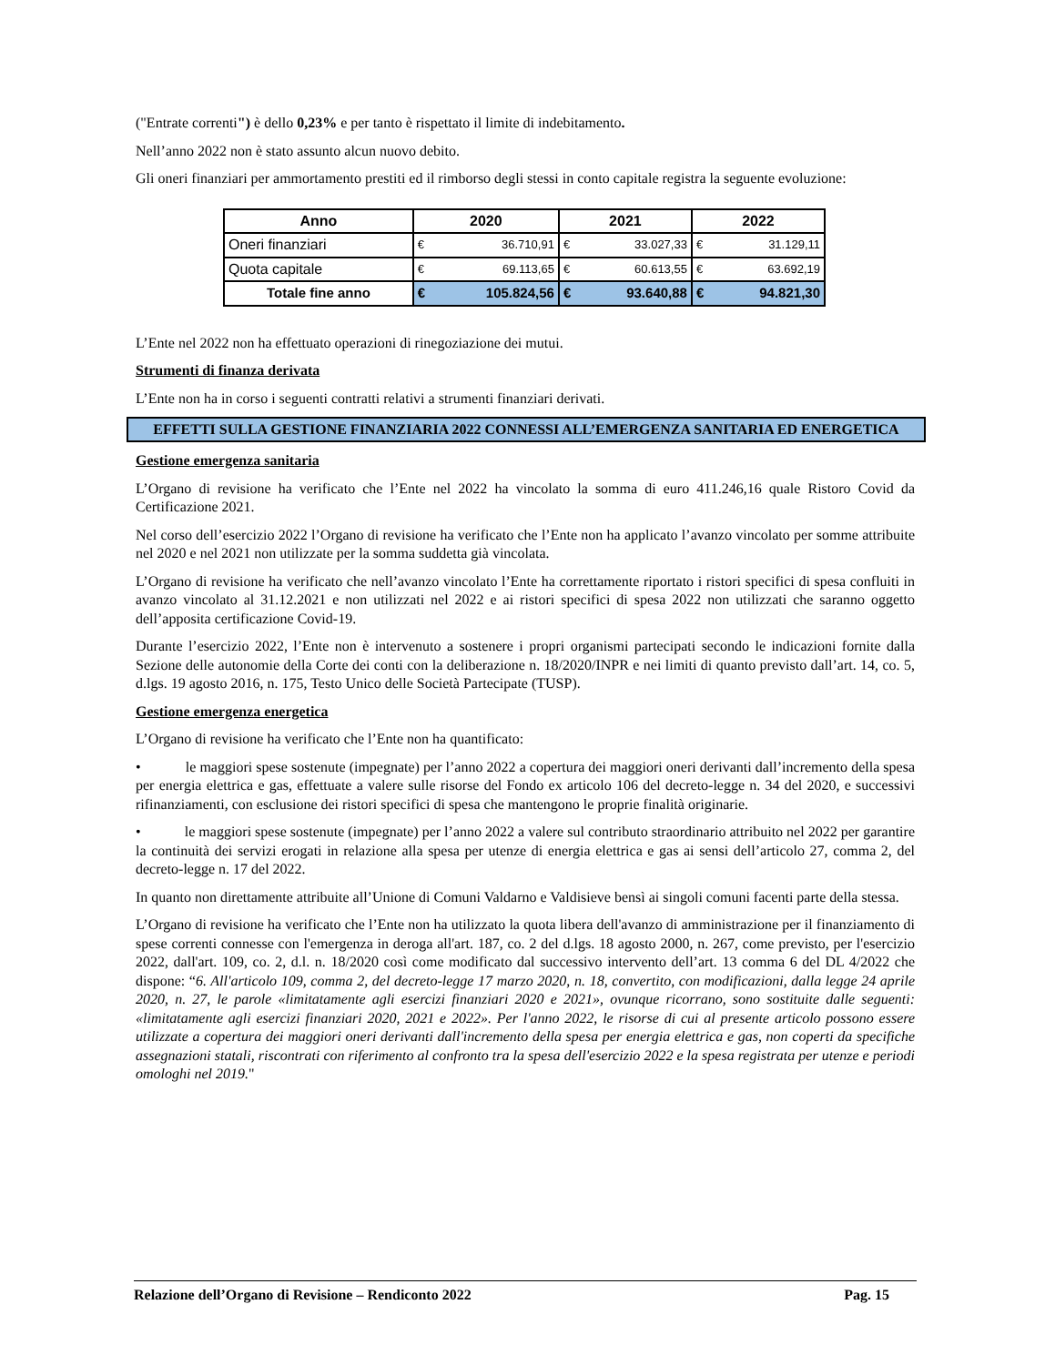("Entrate correnti") è dello 0,23% e per tanto è rispettato il limite di indebitamento.
Nell’anno 2022 non è stato assunto alcun nuovo debito.
Gli oneri finanziari per ammortamento prestiti ed il rimborso degli stessi in conto capitale registra la seguente evoluzione:
| Anno | 2020 | | 2021 | | 2022 | |
| --- | --- | --- | --- | --- | --- | --- |
| Oneri finanziari | € | 36.710,91 | € | 33.027,33 | € | 31.129,11 |
| Quota capitale | € | 69.113,65 | € | 60.613,55 | € | 63.692,19 |
| Totale fine anno | € | 105.824,56 | € | 93.640,88 | € | 94.821,30 |
L’Ente nel 2022 non ha effettuato operazioni di rinegoziazione dei mutui.
Strumenti di finanza derivata
L’Ente non ha in corso i seguenti contratti relativi a strumenti finanziari derivati.
EFFETTI SULLA GESTIONE FINANZIARIA 2022 CONNESSI ALL’EMERGENZA SANITARIA ED ENERGETICA
Gestione emergenza sanitaria
L’Organo di revisione ha verificato che l’Ente nel 2022 ha vincolato la somma di euro 411.246,16 quale Ristoro Covid da Certificazione 2021.
Nel corso dell’esercizio 2022 l’Organo di revisione ha verificato che l’Ente non ha applicato l’avanzo vincolato per somme attribuite nel 2020 e nel 2021 non utilizzate per la somma suddetta già vincolata.
L’Organo di revisione ha verificato che nell’avanzo vincolato l’Ente ha correttamente riportato i ristori specifici di spesa confluiti in avanzo vincolato al 31.12.2021 e non utilizzati nel 2022 e ai ristori specifici di spesa 2022 non utilizzati che saranno oggetto dell’apposita certificazione Covid-19.
Durante l’esercizio 2022, l’Ente non è intervenuto a sostenere i propri organismi partecipati secondo le indicazioni fornite dalla Sezione delle autonomie della Corte dei conti con la deliberazione n. 18/2020/INPR e nei limiti di quanto previsto dall’art. 14, co. 5, d.lgs. 19 agosto 2016, n. 175, Testo Unico delle Società Partecipate (TUSP).
Gestione emergenza energetica
L’Organo di revisione ha verificato che l’Ente non ha quantificato:
• le maggiori spese sostenute (impegnate) per l’anno 2022 a copertura dei maggiori oneri derivanti dall’incremento della spesa per energia elettrica e gas, effettuate a valere sulle risorse del Fondo ex articolo 106 del decreto-legge n. 34 del 2020, e successivi rifinanziamenti, con esclusione dei ristori specifici di spesa che mantengono le proprie finalità originarie.
• le maggiori spese sostenute (impegnate) per l’anno 2022 a valere sul contributo straordinario attribuito nel 2022 per garantire la continuità dei servizi erogati in relazione alla spesa per utenze di energia elettrica e gas ai sensi dell’articolo 27, comma 2, del decreto-legge n. 17 del 2022.
In quanto non direttamente attribuite all’Unione di Comuni Valdarno e Valdisieve bensì ai singoli comuni facenti parte della stessa.
L’Organo di revisione ha verificato che l’Ente non ha utilizzato la quota libera dell'avanzo di amministrazione per il finanziamento di spese correnti connesse con l'emergenza in deroga all'art. 187, co. 2 del d.lgs. 18 agosto 2000, n. 267, come previsto, per l'esercizio 2022, dall'art. 109, co. 2, d.l. n. 18/2020 così come modificato dal successivo intervento dell’art. 13 comma 6 del DL 4/2022 che dispone: “6. All'articolo 109, comma 2, del decreto-legge 17 marzo 2020, n. 18, convertito, con modificazioni, dalla legge 24 aprile 2020, n. 27, le parole «limitatamente agli esercizi finanziari 2020 e 2021», ovunque ricorrano, sono sostituite dalle seguenti: «limitatamente agli esercizi finanziari 2020, 2021 e 2022». Per l'anno 2022, le risorse di cui al presente articolo possono essere utilizzate a copertura dei maggiori oneri derivanti dall'incremento della spesa per energia elettrica e gas, non coperti da specifiche assegnazioni statali, riscontrati con riferimento al confronto tra la spesa dell'esercizio 2022 e la spesa registrata per utenze e periodi omologhi nel 2019."
Relazione dell’Organo di Revisione – Rendiconto 2022 Pag. 15